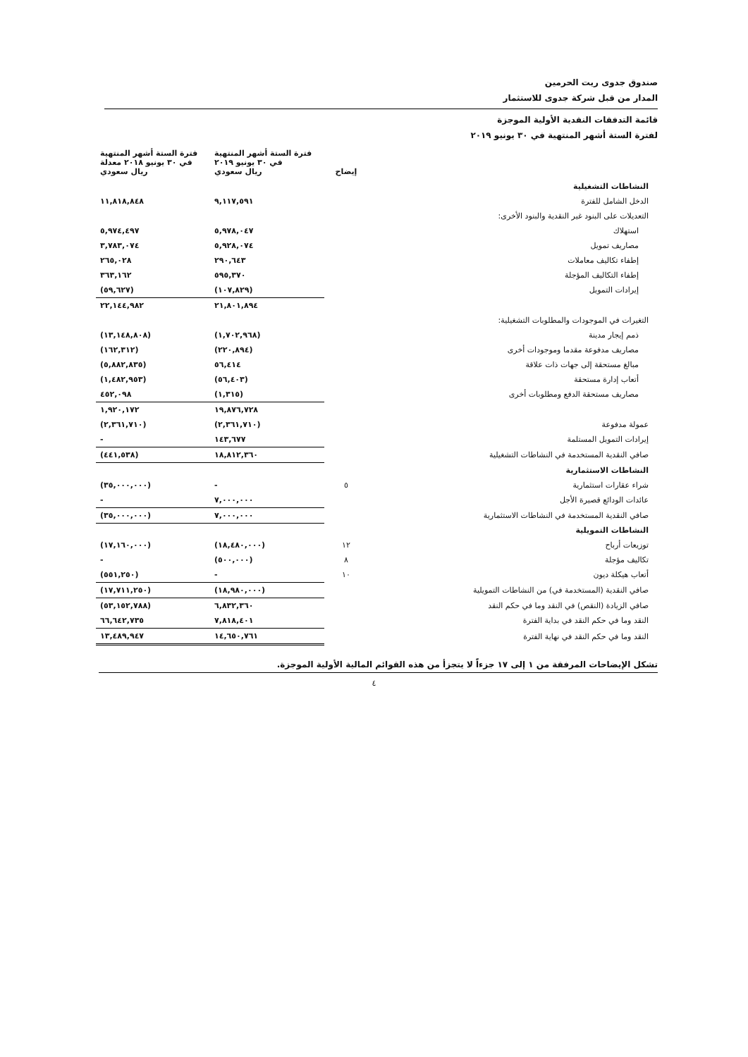صندوق جدوى ريت الحرمين
المدار من قبل شركة جدوى للاستثمار
قائمة التدفقات النقدية الأولية الموجزة
لفترة الستة أشهر المنتهية في ٣٠ يونيو ٢٠١٩
| | إيضاح | فترة الستة أشهر المنتهية في ٣٠ يونيو ٢٠١٩ ريال سعودي | فترة الستة أشهر المنتهية في ٣٠ يونيو ٢٠١٨ معدلة ريال سعودي |
| --- | --- | --- | --- |
| النشاطات التشغيلية | | | |
| الدخل الشامل للفترة | | ٩,١١٧,٥٩١ | ١١,٨١٨,٨٤٨ |
| التعديلات على البنود غير النقدية والبنود الأخرى: | | | |
| استهلاك | | ٥,٩٧٨,٠٤٧ | ٥,٩٧٤,٤٩٧ |
| مصاريف تمويل | | ٥,٩٢٨,٠٧٤ | ٣,٧٨٣,٠٧٤ |
| إطفاء تكاليف معاملات | | ٢٩٠,٦٤٣ | ٢٦٥,٠٢٨ |
| إطفاء التكاليف المؤجلة | | ٥٩٥,٣٧٠ | ٣٦٣,١٦٢ |
| إيرادات التمويل | | (١٠٧,٨٢٩) | (٥٩,٦٢٧) |
| | | ٢١,٨٠١,٨٩٤ | ٢٢,١٤٤,٩٨٢ |
| التغيرات في الموجودات والمطلوبات التشغيلية: | | | |
| ذمم إيجار مدينة | | (١,٧٠٢,٩٦٨) | (١٣,١٤٨,٨٠٨) |
| مصاريف مدفوعة مقدما وموجودات أخرى | | (٢٢٠,٨٩٤) | (١٦٢,٣١٢) |
| مبالغ مستحقة إلى جهات ذات علاقة | | ٥٦,٤١٤ | (٥,٨٨٢,٨٣٥) |
| أتعاب إدارة مستحقة | | (٥٦,٤٠٣) | (١,٤٨٢,٩٥٣) |
| مصاريف مستحقة الدفع ومطلوبات أخرى | | (١,٣١٥) | ٤٥٢,٠٩٨ |
| | | ١٩,٨٧٦,٧٢٨ | ١,٩٢٠,١٧٢ |
| عمولة مدفوعة | | (٢,٣٦١,٧١٠) | (٢,٣٦١,٧١٠) |
| إيرادات التمويل المستلمة | | ١٤٣,٦٧٧ | - |
| صافي النقدية المستخدمة في النشاطات التشغيلية | | ١٨,٨١٢,٣٦٠ | (٤٤١,٥٣٨) |
| النشاطات الاستثمارية | | | |
| شراء عقارات استثمارية | ٥ | - | (٣٥,٠٠٠,٠٠٠) |
| عائدات الودائع قصيرة الأجل | | ٧,٠٠٠,٠٠٠ | - |
| صافي النقدية المستخدمة في النشاطات الاستثمارية | | ٧,٠٠٠,٠٠٠ | (٣٥,٠٠٠,٠٠٠) |
| النشاطات التمويلية | | | |
| توزيعات أرباح | ١٢ | (١٨,٤٨٠,٠٠٠) | (١٧,١٦٠,٠٠٠) |
| تكاليف مؤجلة | ٨ | (٥٠٠,٠٠٠) | - |
| أتعاب هيكلة ديون | ١٠ | - | (٥٥١,٢٥٠) |
| صافي النقدية (المستخدمة في) من النشاطات التمويلية | | (١٨,٩٨٠,٠٠٠) | (١٧,٧١١,٢٥٠) |
| صافي الزيادة (النقص) في النقد وما في حكم النقد | | ٦,٨٣٢,٣٦٠ | (٥٣,١٥٢,٧٨٨) |
| النقد وما في حكم النقد في بداية الفترة | | ٧,٨١٨,٤٠١ | ٦٦,٦٤٢,٧٣٥ |
| النقد وما في حكم النقد في نهاية الفترة | | ١٤,٦٥٠,٧٦١ | ١٣,٤٨٩,٩٤٧ |
تشكل الإيضاحات المرفقة من ١ إلى ١٧ جزءاً لا يتجزأ من هذه القوائم المالية الأولية الموجزة.
٤